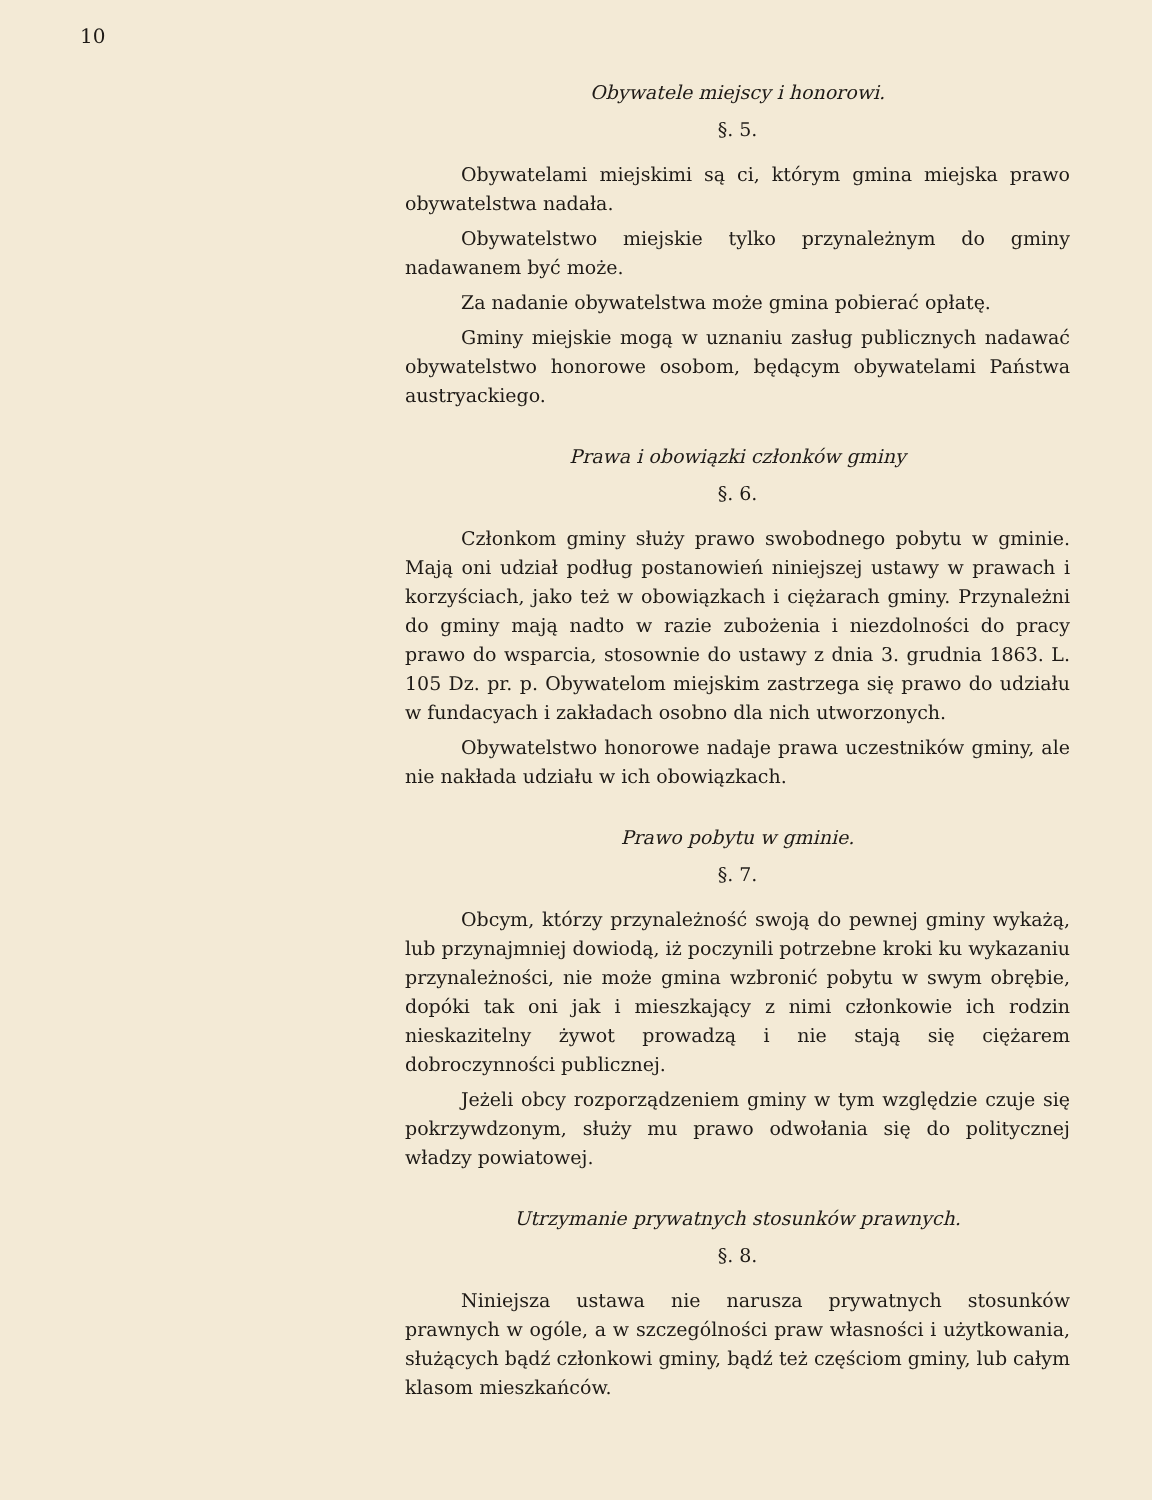10
Obywatele miejscy i honorowi.
§. 5.
Obywatelami miejskimi są ci, którym gmina miejska prawo obywatelstwa nadała.
Obywatelstwo miejskie tylko przynależnym do gminy nadawanem być może.
Za nadanie obywatelstwa może gmina pobierać opłatę.
Gminy miejskie mogą w uznaniu zasług publicznych nadawać obywatelstwo honorowe osobom, będącym obywatelami Państwa austryackiego.
Prawa i obowiązki członków gminy
§. 6.
Członkom gminy służy prawo swobodnego pobytu w gminie. Mają oni udział podług postanowień niniejszej ustawy w prawach i korzyściach, jako też w obowiązkach i ciężarach gminy. Przynależni do gminy mają nadto w razie zubożenia i niezdolności do pracy prawo do wsparcia, stosownie do ustawy z dnia 3. grudnia 1863. L. 105 Dz. pr. p. Obywatelom miejskim zastrzega się prawo do udziału w fundacyach i zakładach osobno dla nich utworzonych.
Obywatelstwo honorowe nadaje prawa uczestników gminy, ale nie nakłada udziału w ich obowiązkach.
Prawo pobytu w gminie.
§. 7.
Obcym, którzy przynależność swoją do pewnej gminy wykażą, lub przynajmniej dowiodą, iż poczynili potrzebne kroki ku wykazaniu przynależności, nie może gmina wzbronić pobytu w swym obrębie, dopóki tak oni jak i mieszkający z nimi członkowie ich rodzin nieskazitelny żywot prowadzą i nie stają się ciężarem dobroczynności publicznej.
Jeżeli obcy rozporządzeniem gminy w tym względzie czuje się pokrzywdzonym, służy mu prawo odwołania się do politycznej władzy powiatowej.
Utrzymanie prywatnych stosunków prawnych.
§. 8.
Niniejsza ustawa nie narusza prywatnych stosunków prawnych w ogóle, a w szczególności praw własności i użytkowania, służących bądź członkowi gminy, bądź też częściom gminy, lub całym klasom mieszkańców.